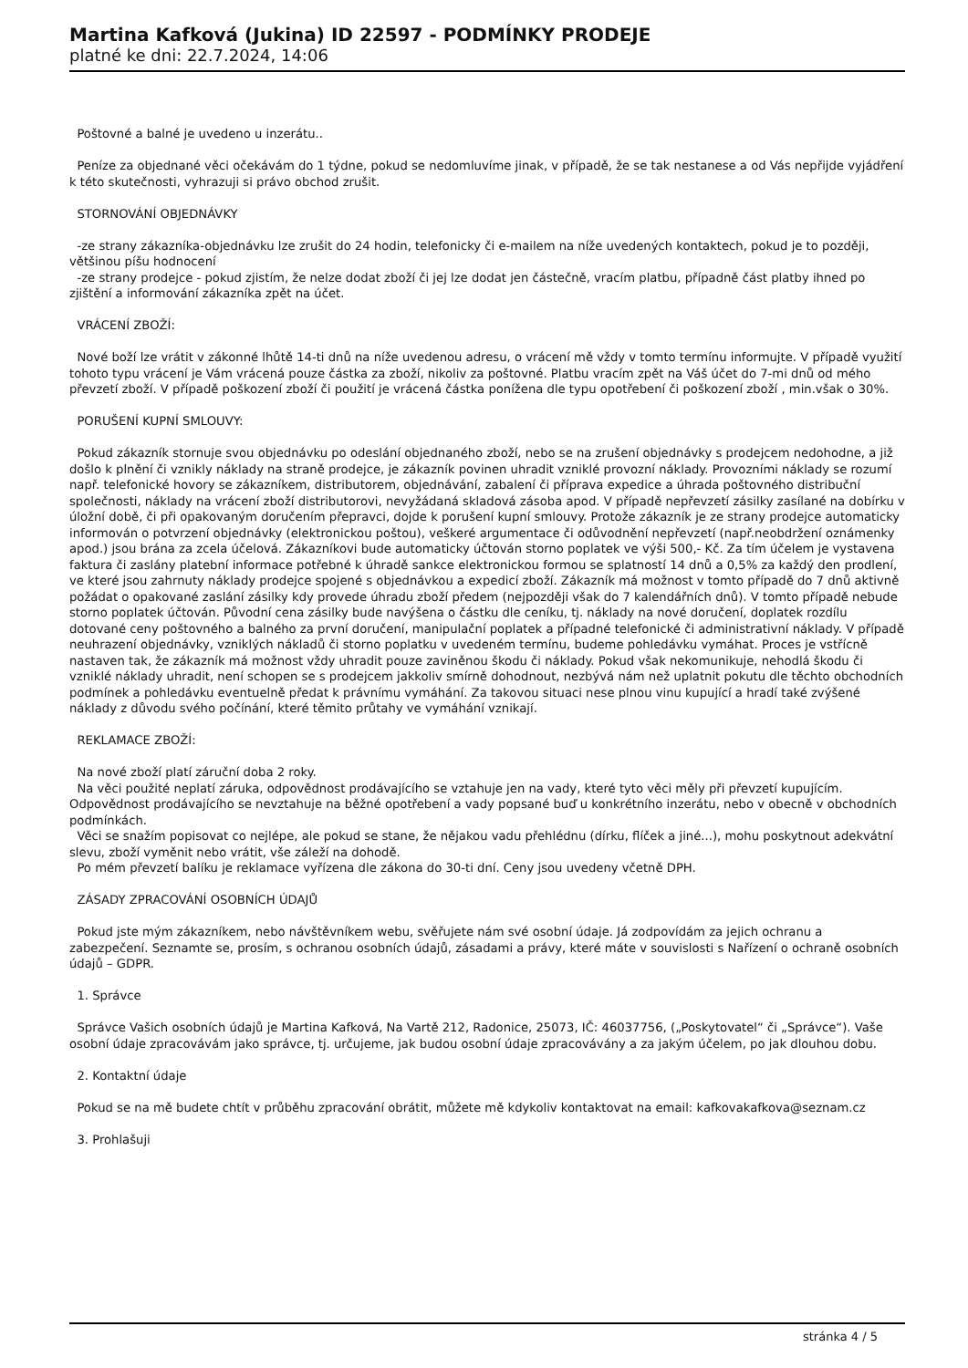Martina Kafková (Jukina) ID 22597 - PODMÍNKY PRODEJE
platné ke dni: 22.7.2024, 14:06
Poštovné a balné je uvedeno u inzerátu..
Peníze za objednané věci očekávám do 1 týdne, pokud se nedomluvíme jinak, v případě, že se tak nestanese a od Vás nepřijde vyjádření k této skutečnosti, vyhrazuji si právo obchod zrušit.
STORNOVÁNÍ OBJEDNÁVKY
-ze strany zákazníka-objednávku lze zrušit do 24 hodin, telefonicky či e-mailem na níže uvedených kontaktech, pokud je to později, většinou píšu hodnocení -ze strany prodejce - pokud zjistím, že nelze dodat zboží či jej lze dodat jen částečně, vracím platbu, případně část platby ihned po zjištění a informování zákazníka zpět na účet.
VRÁCENÍ ZBOŽÍ:
Nové boží lze vrátit v zákonné lhůtě 14-ti dnů na níže uvedenou adresu, o vrácení mě vždy v tomto termínu informujte. V případě využití tohoto typu vrácení je Vám vrácená pouze částka za zboží, nikoliv za poštovné. Platbu vracím zpět na Váš účet do 7-mi dnů od mého převzetí zboží. V případě poškození zboží či použití je vrácená částka ponížena dle typu opotřebení či poškození zboží , min.však o 30%.
PORUŠENÍ KUPNÍ SMLOUVY:
Pokud zákazník stornuje svou objednávku po odeslání objednaného zboží, nebo se na zrušení objednávky s prodejcem nedohodne, a již došlo k plnění či vznikly náklady na straně prodejce, je zákazník povinen uhradit vzniklé provozní náklady. Provozními náklady se rozumí např. telefonické hovory se zákazníkem, distributorem, objednávání, zabalení či příprava expedice a úhrada poštovného distribuční společnosti, náklady na vrácení zboží distributorovi, nevyžádaná skladová zásoba apod. V případě nepřevzetí zásilky zasílané na dobírku v úložní době, či při opakovaným doručením přepravci, dojde k porušení kupní smlouvy. Protože zákazník je ze strany prodejce automaticky informován o potvrzení objednávky (elektronickou poštou), veškeré argumentace či odůvodnění nepřevzetí (např.neobdržení oznámenky apod.) jsou brána za zcela účelová. Zákazníkovi bude automaticky účtován storno poplatek ve výši 500,- Kč. Za tím účelem je vystavena faktura či zaslány platební informace potřebné k úhradě sankce elektronickou formou se splatností 14 dnů a 0,5% za každý den prodlení, ve které jsou zahrnuty náklady prodejce spojené s objednávkou a expedicí zboží. Zákazník má možnost v tomto případě do 7 dnů aktivně požádat o opakované zaslání zásilky kdy provede úhradu zboží předem (nejpozději však do 7 kalendářních dnů). V tomto případě nebude storno poplatek účtován. Původní cena zásilky bude navýšena o částku dle ceníku, tj. náklady na nové doručení, doplatek rozdílu dotované ceny poštovného a balného za první doručení, manipulační poplatek a případné telefonické či administrativní náklady. V případě neuhrazení objednávky, vzniklých nákladů či storno poplatku v uvedeném termínu, budeme pohledávku vymáhat. Proces je vstřícně nastaven tak, že zákazník má možnost vždy uhradit pouze zaviněnou škodu či náklady. Pokud však nekomunikuje, nehodlá škodu či vzniklé náklady uhradit, není schopen se s prodejcem jakkoliv smírně dohodnout, nezbývá nám než uplatnit pokutu dle těchto obchodních podmínek a pohledávku eventuelně předat k právnímu vymáhání. Za takovou situaci nese plnou vinu kupující a hradí také zvýšené náklady z důvodu svého počínání, které těmito průtahy ve vymáhání vznikají.
REKLAMACE ZBOŽÍ:
Na nové zboží platí záruční doba 2 roky. Na věci použité neplatí záruka, odpovědnost prodávajícího se vztahuje jen na vady, které tyto věci měly při převzetí kupujícím. Odpovědnost prodávajícího se nevztahuje na běžné opotřebení a vady popsané buď u konkrétního inzerátu, nebo v obecně v obchodních podmínkách. Věci se snažím popisovat co nejlépe, ale pokud se stane, že nějakou vadu přehlédnu (dírku, flíček a jiné...), mohu poskytnout adekvátní slevu, zboží vyměnit nebo vrátit, vše záleží na dohodě. Po mém převzetí balíku je reklamace vyřízena dle zákona do 30-ti dní. Ceny jsou uvedeny včetně DPH.
ZÁSADY ZPRACOVÁNÍ OSOBNÍCH ÚDAJŮ
Pokud jste mým zákazníkem, nebo návštěvníkem webu, svěřujete nám své osobní údaje. Já zodpovídám za jejich ochranu a zabezpečení. Seznamte se, prosím, s ochranou osobních údajů, zásadami a právy, které máte v souvislosti s Nařízení o ochraně osobních údajů – GDPR.
1. Správce
Správce Vašich osobních údajů je Martina Kafková, Na Vartě 212, Radonice, 25073, IČ: 46037756, („Poskytovatel“ či „Správce“). Vaše osobní údaje zpracovávám jako správce, tj. určujeme, jak budou osobní údaje zpracovávány a za jakým účelem, po jak dlouhou dobu.
2. Kontaktní údaje
Pokud se na mě budete chtít v průběhu zpracování obrátit, můžete mě kdykoliv kontaktovat na email: kafkovakafkova@seznam.cz
3. Prohlašuji
stránka 4 / 5